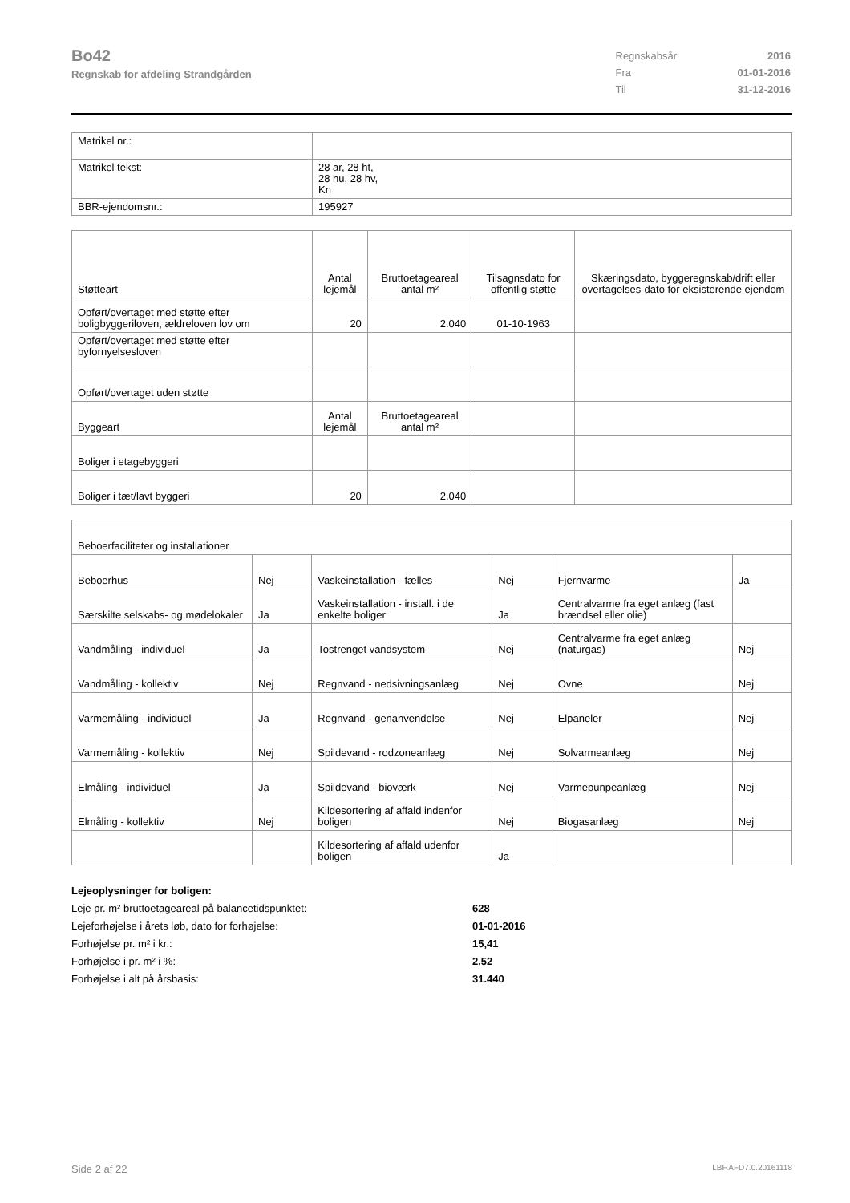Bo42
Regnskab for afdeling Strandgården
| Regnskabsår | 2016 |
| Fra | 01-01-2016 |
| Til | 31-12-2016 |
| Matrikel nr.: | |
| Matrikel tekst: | 28 ar, 28 ht, 28 hu, 28 hv, Kn |
| BBR-ejendomsnr.: | 195927 |
| Støtteart | Antal lejemål | Bruttoetageareal antal m² | Tilsagnsdato for offentlig støtte | Skæringsdato, byggeregnskab/drift eller overtagelses-dato for eksisterende ejendom |
| Opført/overtaget med støtte efter boligbyggeriloven, ældreloven lov om | 20 | 2.040 | 01-10-1963 | |
| Opført/overtaget med støtte efter byfornyelsesloven | | | | |
| Opført/overtaget uden støtte | | | | |
| Byggeart | Antal lejemål | Bruttoetageareal antal m² | | |
| Boliger i etagebyggeri | | | | |
| Boliger i tæt/lavt byggeri | 20 | 2.040 | | |
| Beboerfaciliteter og installationer | | | | | |
| Beboerhus | Nej | Vaskeinstallation - fælles | Nej | Fjernvarme | Ja |
| Særskilte selskabs- og mødelokaler | Ja | Vaskeinstallation - install. i de enkelte boliger | Ja | Centralvarme fra eget anlæg (fast brændsel eller olie) | |
| Vandmåling - individuel | Ja | Tostrenget vandsystem | Nej | Centralvarme fra eget anlæg (naturgas) | Nej |
| Vandmåling - kollektiv | Nej | Regnvand - nedsivningsanlæg | Nej | Ovne | Nej |
| Varmemåling - individuel | Ja | Regnvand - genanvendelse | Nej | Elpaneler | Nej |
| Varmemåling - kollektiv | Nej | Spildevand - rodzoneanlæg | Nej | Solvarmeanlæg | Nej |
| Elmåling - individuel | Ja | Spildevand - bioværk | Nej | Varmepunpeanlæg | Nej |
| Elmåling - kollektiv | Nej | Kildesortering af affald indenfor boligen | Nej | Biogasanlæg | Nej |
| | | Kildesortering af affald udenfor boligen | Ja | | |
| Lejeoplysninger for boligen: | |
| Leje pr. m² bruttoetageareal på balancetidspunktet: | 628 |
| Lejeforhøjelse i årets løb, dato for forhøjelse: | 01-01-2016 |
| Forhøjelse pr. m² i kr.: | 15,41 |
| Forhøjelse i pr. m² i %: | 2,52 |
| Forhøjelse i alt på årsbasis: | 31.440 |
Side 2 af 22 LBF.AFD7.0.20161118